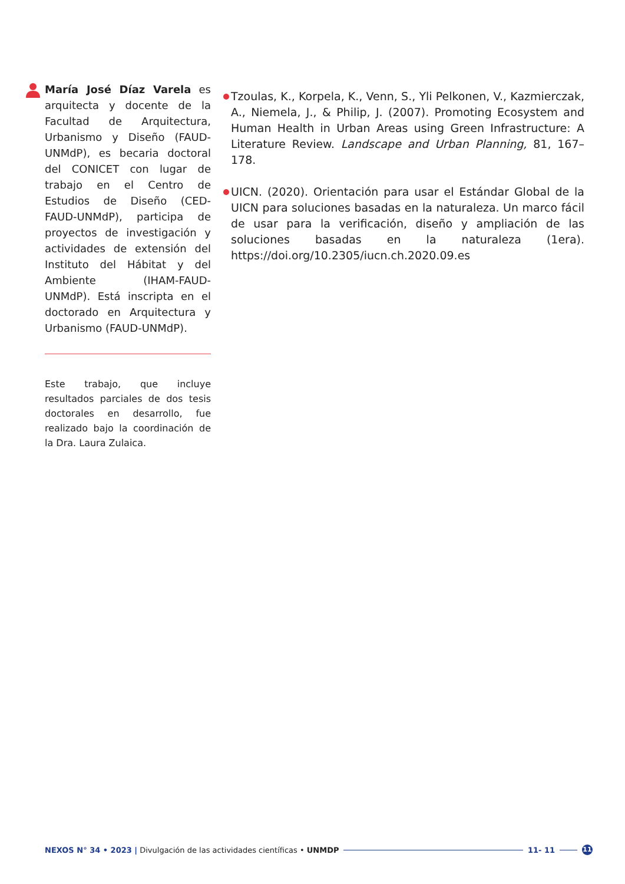María José Díaz Varela es arquitecta y docente de la Facultad de Arquitectura, Urbanismo y Diseño (FAUD-UNMdP), es becaria doctoral del CONICET con lugar de trabajo en el Centro de Estudios de Diseño (CED-FAUD-UNMdP), participa de proyectos de investigación y actividades de extensión del Instituto del Hábitat y del Ambiente (IHAM-FAUD-UNMdP). Está inscripta en el doctorado en Arquitectura y Urbanismo (FAUD-UNMdP).
Este trabajo, que incluye resultados parciales de dos tesis doctorales en desarrollo, fue realizado bajo la coordinación de la Dra. Laura Zulaica.
Tzoulas, K., Korpela, K., Venn, S., Yli Pelkonen, V., Kazmierczak, A., Niemela, J., & Philip, J. (2007). Promoting Ecosystem and Human Health in Urban Areas using Green Infrastructure: A Literature Review. Landscape and Urban Planning, 81, 167–178.
UICN. (2020). Orientación para usar el Estándar Global de la UICN para soluciones basadas en la naturaleza. Un marco fácil de usar para la verificación, diseño y ampliación de las soluciones basadas en la naturaleza (1era). https://doi.org/10.2305/iucn.ch.2020.09.es
NEXOS N° 34 • 2023 | Divulgación de las actividades científicas • UNMDP 11- 11 11